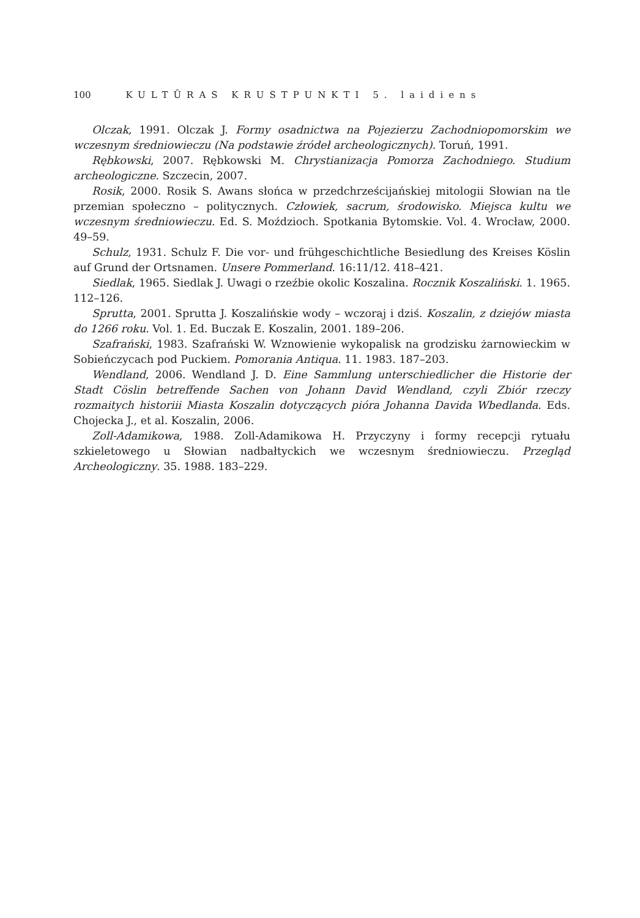100 KULTŪRAS KRUSTPUNKTI 5. laidiens
Olczak, 1991. Olczak J. Formy osadnictwa na Pojezierzu Zachodniopomorskim we wczesnym średniowieczu (Na podstawie źródeł archeologicznych). Toruń, 1991.
Rębkowski, 2007. Rębkowski M. Chrystianizacja Pomorza Zachodniego. Studium archeologiczne. Szczecin, 2007.
Rosik, 2000. Rosik S. Awans słońca w przedchrześcijańskiej mitologii Słowian na tle przemian społeczno – politycznych. Człowiek, sacrum, środowisko. Miejsca kultu we wczesnym średniowieczu. Ed. S. Moździoch. Spotkania Bytomskie. Vol. 4. Wrocław, 2000. 49–59.
Schulz, 1931. Schulz F. Die vor- und frühgeschichtliche Besiedlung des Kreises Köslin auf Grund der Ortsnamen. Unsere Pommerland. 16:11/12. 418–421.
Siedlak, 1965. Siedlak J. Uwagi o rzeźbie okolic Koszalina. Rocznik Koszaliński. 1. 1965. 112–126.
Sprutta, 2001. Sprutta J. Koszalińskie wody – wczoraj i dziś. Koszalin, z dziejów miasta do 1266 roku. Vol. 1. Ed. Buczak E. Koszalin, 2001. 189–206.
Szafrański, 1983. Szafrański W. Wznowienie wykopalisk na grodzisku żarnowieckim w Sobieńczycach pod Puckiem. Pomorania Antiqua. 11. 1983. 187–203.
Wendland, 2006. Wendland J. D. Eine Sammlung unterschiedlicher die Historie der Stadt Cöslin betreffende Sachen von Johann David Wendland, czyli Zbiór rzeczy rozmaitych historiii Miasta Koszalin dotyczących pióra Johanna Davida Wbedlanda. Eds. Chojecka J., et al. Koszalin, 2006.
Zoll-Adamikowa, 1988. Zoll-Adamikowa H. Przyczyny i formy recepcji rytuału szkieletowego u Słowian nadbałtyckich we wczesnym średniowieczu. Przegląd Archeologiczny. 35. 1988. 183–229.